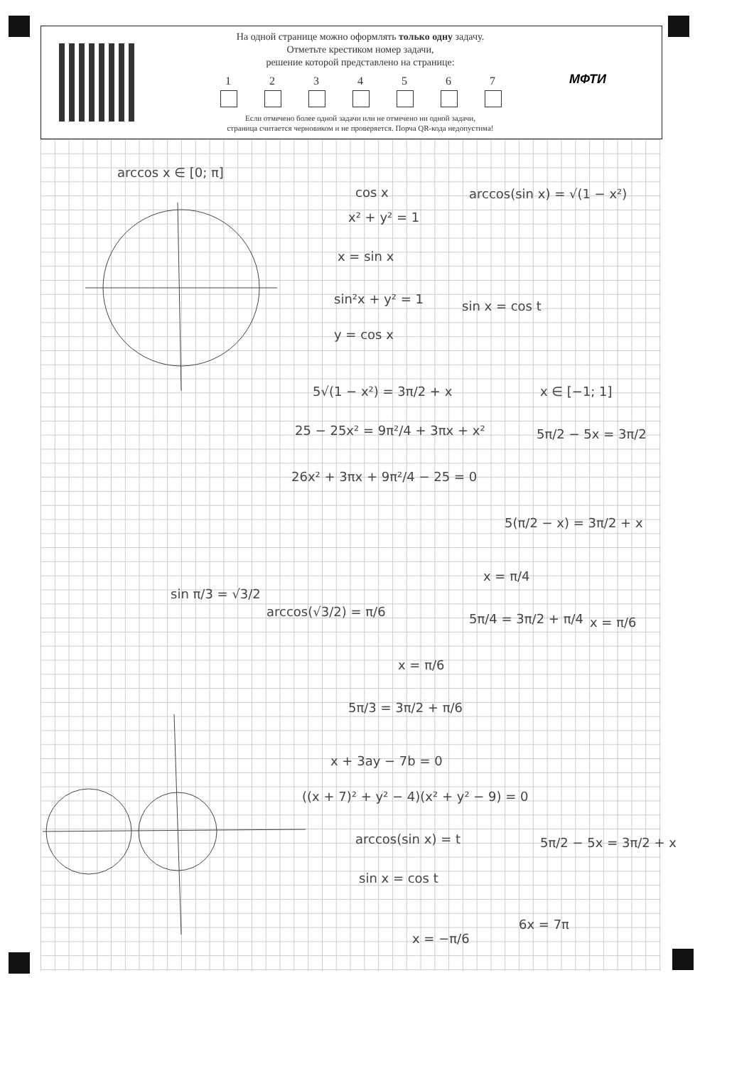На одной странице можно оформлять только одну задачу.
Отметьте крестиком номер задачи,
решение которой представлено на странице:
1 2 3 4 5 6 7
Если отмечено более одной задачи или не отмечено ни одной задачи,
страница считается черновиком и не проверяется. Порча QR-кода недопустима!
МФТИ
arccos x ∈ [0; π]
cos x arccos(sin x) = √(1 − x²)
x² + y² = 1
x = sin x
sin²x + y² = 1 sin x = cos t
y = cos x
5√(1 − x²) = 3π/2 + x x ∈ [−1; 1]
25 − 25x² = 9π²/4 + 3πx + x² 5π/2 − 5x = 3π/2
26x² + 3πx + 9π²/4 − 25 = 0
5(π/2 − x) = 3π/2 + x
x = π/4
sin π/3 = √3/2
arccos(√3/2) = π/6
x = π/6
5π/4 = 3π/2 + π/4
x = π/6
5π/3 = 3π/2 + π/6
x + 3ay − 7b = 0
((x + 7)² + y² − 4)(x² + y² − 9) = 0
arccos(sin x) = t 5π/2 − 5x = 3π/2 + x
sin x = cos t
6x = 7π
x = −π/6